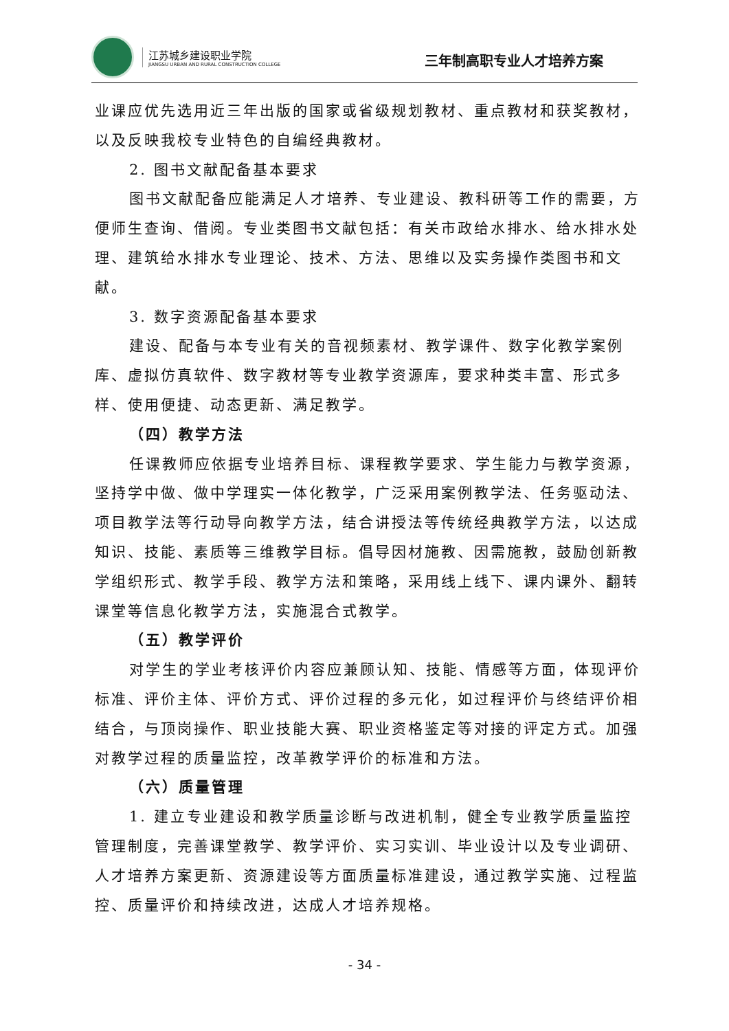江苏城乡建设职业学院
JIANGSU URBAN AND RURAL CONSTRUCTION COLLEGE
三年制高职专业人才培养方案
业课应优先选用近三年出版的国家或省级规划教材、重点教材和获奖教材，以及反映我校专业特色的自编经典教材。
2. 图书文献配备基本要求
图书文献配备应能满足人才培养、专业建设、教科研等工作的需要，方便师生查询、借阅。专业类图书文献包括：有关市政给水排水、给水排水处理、建筑给水排水专业理论、技术、方法、思维以及实务操作类图书和文献。
3. 数字资源配备基本要求
建设、配备与本专业有关的音视频素材、教学课件、数字化教学案例库、虚拟仿真软件、数字教材等专业教学资源库，要求种类丰富、形式多样、使用便捷、动态更新、满足教学。
（四）教学方法
任课教师应依据专业培养目标、课程教学要求、学生能力与教学资源，坚持学中做、做中学理实一体化教学，广泛采用案例教学法、任务驱动法、项目教学法等行动导向教学方法，结合讲授法等传统经典教学方法，以达成知识、技能、素质等三维教学目标。倡导因材施教、因需施教，鼓励创新教学组织形式、教学手段、教学方法和策略，采用线上线下、课内课外、翻转课堂等信息化教学方法，实施混合式教学。
（五）教学评价
对学生的学业考核评价内容应兼顾认知、技能、情感等方面，体现评价标准、评价主体、评价方式、评价过程的多元化，如过程评价与终结评价相结合，与顶岗操作、职业技能大赛、职业资格鉴定等对接的评定方式。加强对教学过程的质量监控，改革教学评价的标准和方法。
（六）质量管理
1. 建立专业建设和教学质量诊断与改进机制，健全专业教学质量监控管理制度，完善课堂教学、教学评价、实习实训、毕业设计以及专业调研、人才培养方案更新、资源建设等方面质量标准建设，通过教学实施、过程监控、质量评价和持续改进，达成人才培养规格。
- 34 -